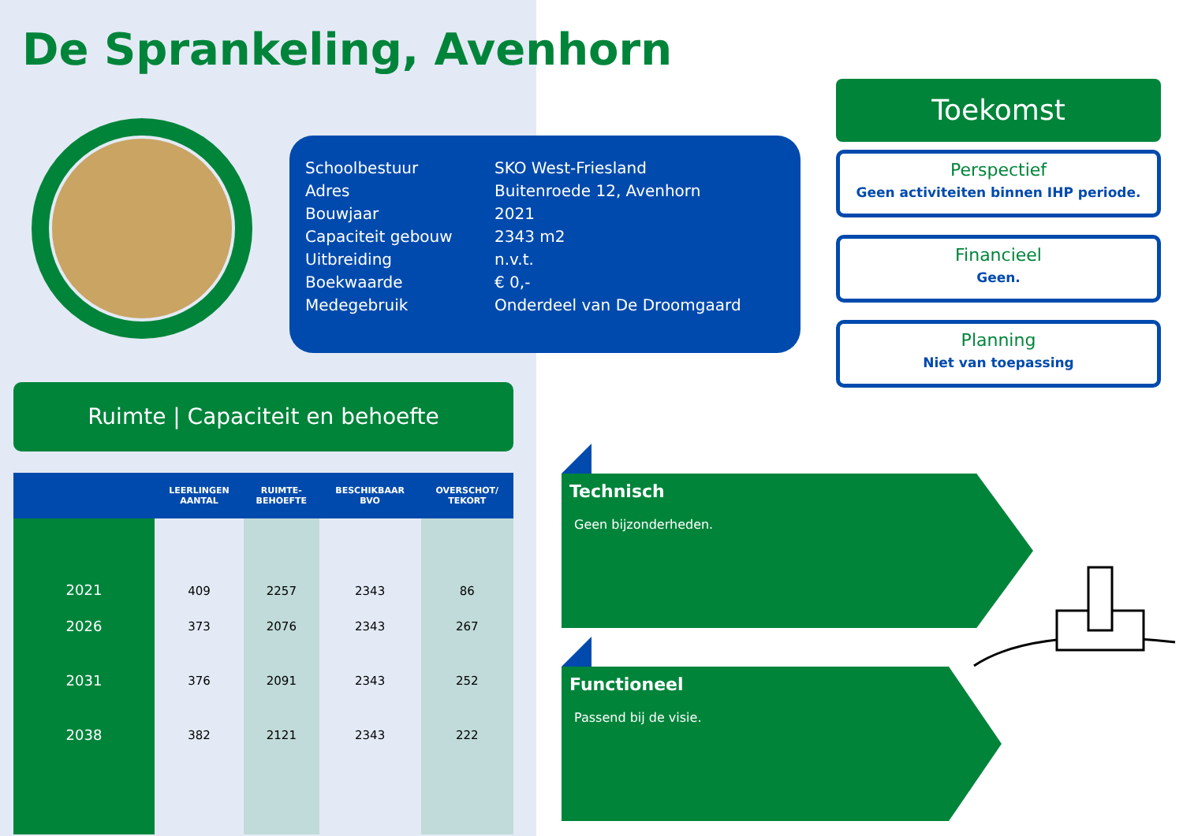De Sprankeling, Avenhorn
| Schoolbestuur | SKO West-Friesland |
| Adres | Buitenroede 12, Avenhorn |
| Bouwjaar | 2021 |
| Capaciteit gebouw | 2343 m2 |
| Uitbreiding | n.v.t. |
| Boekwaarde | € 0,- |
| Medegebruik | Onderdeel van De Droomgaard |
Toekomst
Perspectief
Geen activiteiten binnen IHP periode.
Financieel
Geen.
Planning
Niet van toepassing
Ruimte | Capaciteit en behoefte
| | LEERLINGEN AANTAL | RUIMTE- BEHOEFTE | BESCHIKBAAR BVO | OVERSCHOT/ TEKORT |
| --- | --- | --- | --- | --- |
| 2021 | 409 | 2257 | 2343 | 86 |
| 2026 | 373 | 2076 | 2343 | 267 |
| 2031 | 376 | 2091 | 2343 | 252 |
| 2038 | 382 | 2121 | 2343 | 222 |
Technisch
Geen bijzonderheden.
Functioneel
Passend bij de visie.